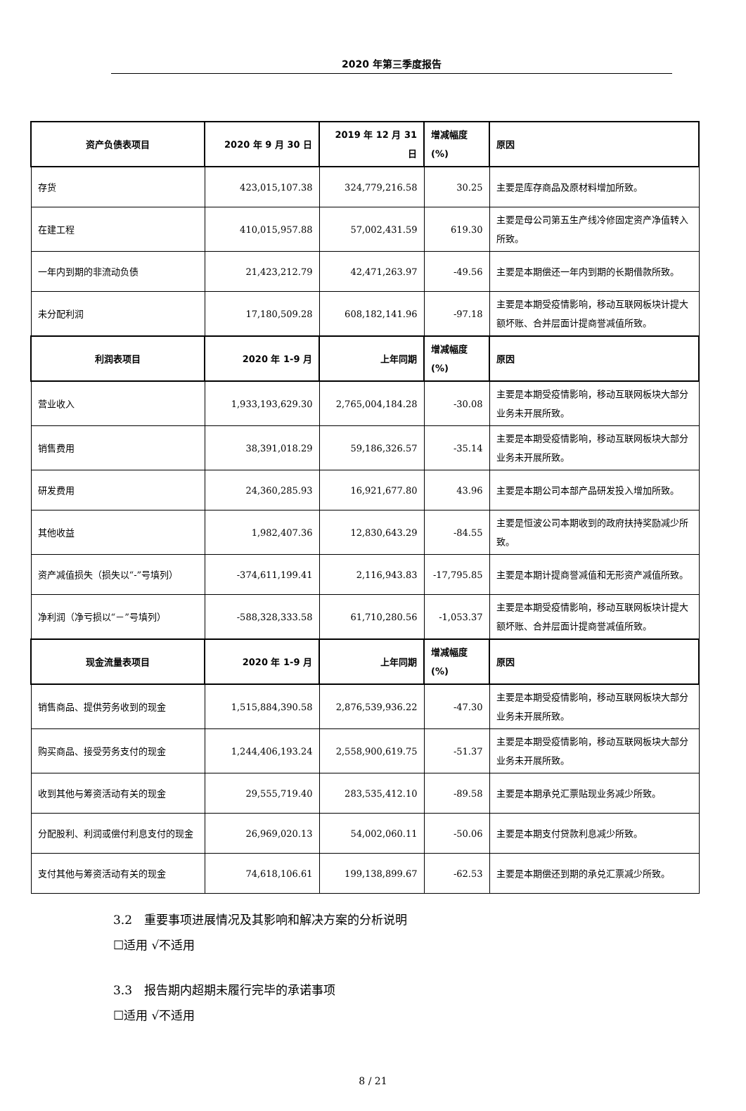2020 年第三季度报告
| 资产负债表项目 | 2020 年 9 月 30 日 | 2019 年 12 月 31 日 | 增减幅度 (%) | 原因 |
| --- | --- | --- | --- | --- |
| 存货 | 423,015,107.38 | 324,779,216.58 | 30.25 | 主要是库存商品及原材料增加所致。 |
| 在建工程 | 410,015,957.88 | 57,002,431.59 | 619.30 | 主要是母公司第五生产线冷修固定资产净值转入所致。 |
| 一年内到期的非流动负债 | 21,423,212.79 | 42,471,263.97 | -49.56 | 主要是本期偿还一年内到期的长期借款所致。 |
| 未分配利润 | 17,180,509.28 | 608,182,141.96 | -97.18 | 主要是本期受疫情影响，移动互联网板块计提大额坏账、合并层面计提商誉减值所致。 |
| 利润表项目 | 2020 年 1-9 月 | 上年同期 | 增减幅度 (%) | 原因 |
| 营业收入 | 1,933,193,629.30 | 2,765,004,184.28 | -30.08 | 主要是本期受疫情影响，移动互联网板块大部分业务未开展所致。 |
| 销售费用 | 38,391,018.29 | 59,186,326.57 | -35.14 | 主要是本期受疫情影响，移动互联网板块大部分业务未开展所致。 |
| 研发费用 | 24,360,285.93 | 16,921,677.80 | 43.96 | 主要是本期公司本部产品研发投入增加所致。 |
| 其他收益 | 1,982,407.36 | 12,830,643.29 | -84.55 | 主要是恒波公司本期收到的政府扶持奖励减少所致。 |
| 资产减值损失（损失以“-”号填列） | -374,611,199.41 | 2,116,943.83 | -17,795.85 | 主要是本期计提商誉减值和无形资产减值所致。 |
| 净利润（净亏损以“－”号填列） | -588,328,333.58 | 61,710,280.56 | -1,053.37 | 主要是本期受疫情影响，移动互联网板块计提大额坏账、合并层面计提商誉减值所致。 |
| 现金流量表项目 | 2020 年 1-9 月 | 上年同期 | 增减幅度 (%) | 原因 |
| 销售商品、提供劳务收到的现金 | 1,515,884,390.58 | 2,876,539,936.22 | -47.30 | 主要是本期受疫情影响，移动互联网板块大部分业务未开展所致。 |
| 购买商品、接受劳务支付的现金 | 1,244,406,193.24 | 2,558,900,619.75 | -51.37 | 主要是本期受疫情影响，移动互联网板块大部分业务未开展所致。 |
| 收到其他与筹资活动有关的现金 | 29,555,719.40 | 283,535,412.10 | -89.58 | 主要是本期承兑汇票贴现业务减少所致。 |
| 分配股利、利润或偿付利息支付的现金 | 26,969,020.13 | 54,002,060.11 | -50.06 | 主要是本期支付贷款利息减少所致。 |
| 支付其他与筹资活动有关的现金 | 74,618,106.61 | 199,138,899.67 | -62.53 | 主要是本期偿还到期的承兑汇票减少所致。 |
3.2　重要事项进展情况及其影响和解决方案的分析说明
☐适用 √不适用
3.3　报告期内超期未履行完毕的承诺事项
☐适用 √不适用
8 / 21